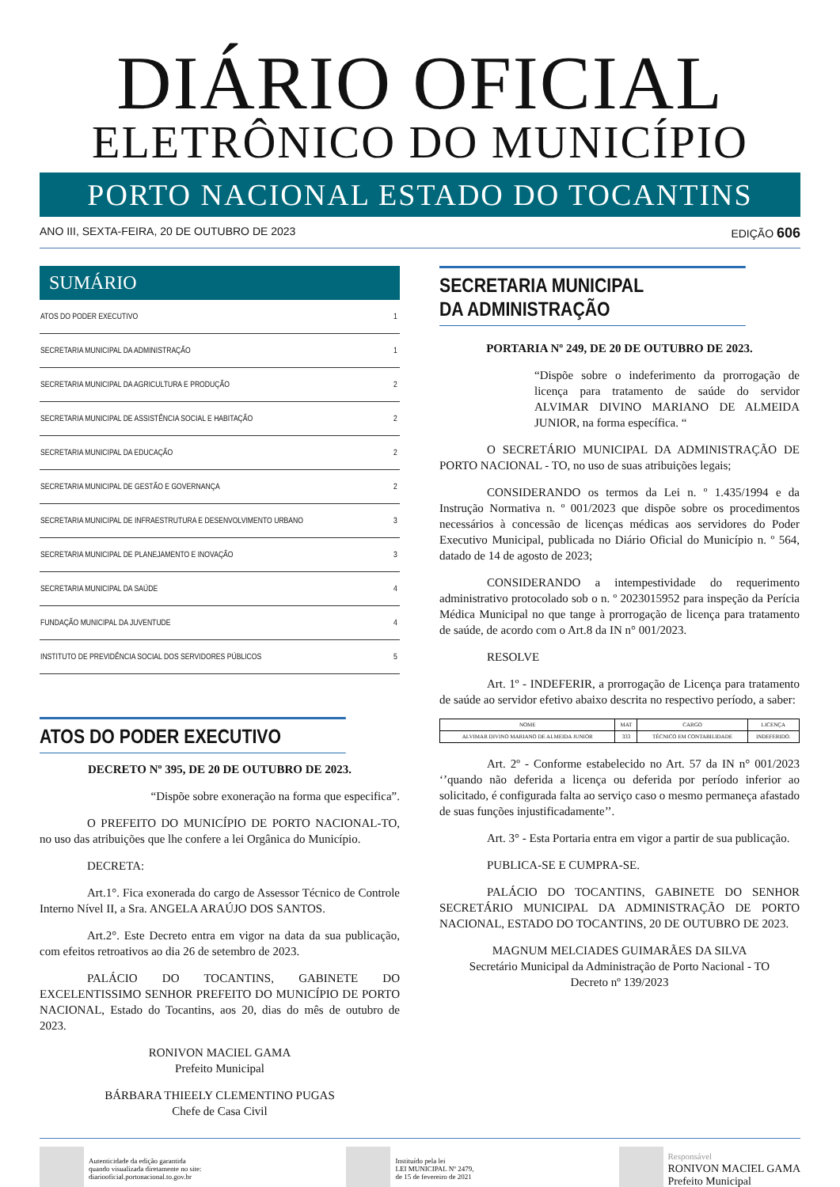DIÁRIO OFICIAL
ELETRÔNICO DO MUNICÍPIO
PORTO NACIONAL ESTADO DO TOCANTINS
ANO III, SEXTA-FEIRA, 20 DE OUTUBRO DE 2023 EDIÇÃO 606
SUMÁRIO
| ATOS DO PODER EXECUTIVO | 1 |
| SECRETARIA MUNICIPAL DA ADMINISTRAÇÃO | 1 |
| SECRETARIA MUNICIPAL DA AGRICULTURA E PRODUÇÃO | 2 |
| SECRETARIA MUNICIPAL DE ASSISTÊNCIA SOCIAL E HABITAÇÃO | 2 |
| SECRETARIA MUNICIPAL DA EDUCAÇÃO | 2 |
| SECRETARIA MUNICIPAL DE GESTÃO E GOVERNANÇA | 2 |
| SECRETARIA MUNICIPAL DE INFRAESTRUTURA E DESENVOLVIMENTO URBANO | 3 |
| SECRETARIA MUNICIPAL DE PLANEJAMENTO E INOVAÇÃO | 3 |
| SECRETARIA MUNICIPAL DA SAÚDE | 4 |
| FUNDAÇÃO MUNICIPAL DA JUVENTUDE | 4 |
| INSTITUTO DE PREVIDÊNCIA SOCIAL DOS SERVIDORES PÚBLICOS | 5 |
ATOS DO PODER EXECUTIVO
DECRETO Nº 395, DE 20 DE OUTUBRO DE 2023.
“Dispõe sobre exoneração na forma que especifica”.
O PREFEITO DO MUNICÍPIO DE PORTO NACIONAL-TO, no uso das atribuições que lhe confere a lei Orgânica do Município.
DECRETA:
Art.1°. Fica exonerada do cargo de Assessor Técnico de Controle Interno Nível II, a Sra. ANGELA ARAÚJO DOS SANTOS.
Art.2°. Este Decreto entra em vigor na data da sua publicação, com efeitos retroativos ao dia 26 de setembro de 2023.
PALÁCIO DO TOCANTINS, GABINETE DO EXCELENTISSIMO SENHOR PREFEITO DO MUNICÍPIO DE PORTO NACIONAL, Estado do Tocantins, aos 20, dias do mês de outubro de 2023.
RONIVON MACIEL GAMA
Prefeito Municipal
BÁRBARA THIEELY CLEMENTINO PUGAS
Chefe de Casa Civil
SECRETARIA MUNICIPAL
DA ADMINISTRAÇÃO
PORTARIA Nº 249, DE 20 DE OUTUBRO DE 2023.
“Dispõe sobre o indeferimento da prorrogação de licença para tratamento de saúde do servidor ALVIMAR DIVINO MARIANO DE ALMEIDA JUNIOR, na forma específica. “
O SECRETÁRIO MUNICIPAL DA ADMINISTRAÇÃO DE PORTO NACIONAL - TO, no uso de suas atribuições legais;
CONSIDERANDO os termos da Lei n. º 1.435/1994 e da Instrução Normativa n. º 001/2023 que dispõe sobre os procedimentos necessários à concessão de licenças médicas aos servidores do Poder Executivo Municipal, publicada no Diário Oficial do Município n. º 564, datado de 14 de agosto de 2023;
CONSIDERANDO a intempestividade do requerimento administrativo protocolado sob o n. º 2023015952 para inspeção da Perícia Médica Municipal no que tange à prorrogação de licença para tratamento de saúde, de acordo com o Art.8 da IN n° 001/2023.
RESOLVE
Art. 1º - INDEFERIR, a prorrogação de Licença para tratamento de saúde ao servidor efetivo abaixo descrita no respectivo período, a saber:
| NOME | MAT | CARGO | LICENÇA |
| --- | --- | --- | --- |
| ALVIMAR DIVINO MARIANO DE ALMEIDA JUNIOR | 333 | TÉCNICO EM CONTABILIDADE | INDEFERIDO. |
Art. 2º - Conforme estabelecido no Art. 57 da IN n° 001/2023 ‘’quando não deferida a licença ou deferida por período inferior ao solicitado, é configurada falta ao serviço caso o mesmo permaneça afastado de suas funções injustificadamente’’.
Art. 3° - Esta Portaria entra em vigor a partir de sua publicação.
PUBLICA-SE E CUMPRA-SE.
PALÁCIO DO TOCANTINS, GABINETE DO SENHOR SECRETÁRIO MUNICIPAL DA ADMINISTRAÇÃO DE PORTO NACIONAL, ESTADO DO TOCANTINS, 20 DE OUTUBRO DE 2023.
MAGNUM MELCIADES GUIMARÃES DA SILVA
Secretário Municipal da Administração de Porto Nacional - TO
Decreto nº 139/2023
Autenticidade da edição garantida
quando visualizada diretamente no site:
diariooficial.portonacional.to.gov.br
Instituído pela lei
LEI MUNICIPAL Nº 2479,
de 15 de fevereiro de 2021
Responsável
RONIVON MACIEL GAMA
Prefeito Municipal